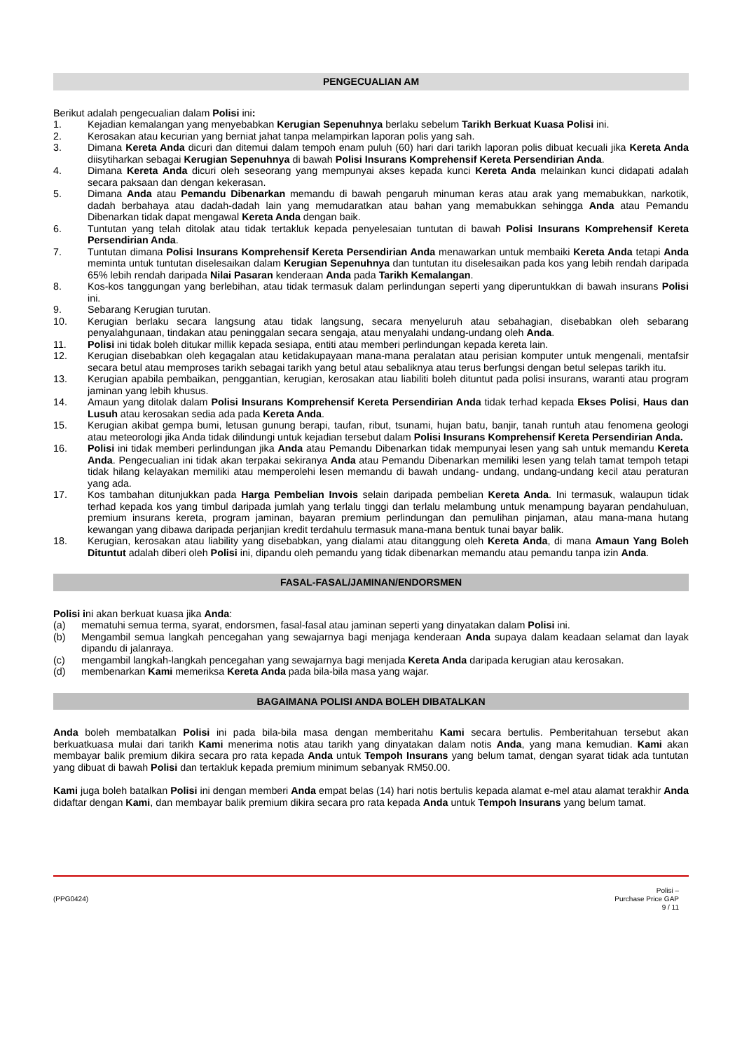PENGECUALIAN AM
Berikut adalah pengecualian dalam Polisi ini:
1. Kejadian kemalangan yang menyebabkan Kerugian Sepenuhnya berlaku sebelum Tarikh Berkuat Kuasa Polisi ini.
2. Kerosakan atau kecurian yang berniat jahat tanpa melampirkan laporan polis yang sah.
3. Dimana Kereta Anda dicuri dan ditemui dalam tempoh enam puluh (60) hari dari tarikh laporan polis dibuat kecuali jika Kereta Anda diisytiharkan sebagai Kerugian Sepenuhnya di bawah Polisi Insurans Komprehensif Kereta Persendirian Anda.
4. Dimana Kereta Anda dicuri oleh seseorang yang mempunyai akses kepada kunci Kereta Anda melainkan kunci didapati adalah secara paksaan dan dengan kekerasan.
5. Dimana Anda atau Pemandu Dibenarkan memandu di bawah pengaruh minuman keras atau arak yang memabukkan, narkotik, dadah berbahaya atau dadah-dadah lain yang memudaratkan atau bahan yang memabukkan sehingga Anda atau Pemandu Dibenarkan tidak dapat mengawal Kereta Anda dengan baik.
6. Tuntutan yang telah ditolak atau tidak tertakluk kepada penyelesaian tuntutan di bawah Polisi Insurans Komprehensif Kereta Persendirian Anda.
7. Tuntutan dimana Polisi Insurans Komprehensif Kereta Persendirian Anda menawarkan untuk membaiki Kereta Anda tetapi Anda meminta untuk tuntutan diselesaikan dalam Kerugian Sepenuhnya dan tuntutan itu diselesaikan pada kos yang lebih rendah daripada 65% lebih rendah daripada Nilai Pasaran kenderaan Anda pada Tarikh Kemalangan.
8. Kos-kos tanggungan yang berlebihan, atau tidak termasuk dalam perlindungan seperti yang diperuntukkan di bawah insurans Polisi ini.
9. Sebarang Kerugian turutan.
10. Kerugian berlaku secara langsung atau tidak langsung, secara menyeluruh atau sebahagian, disebabkan oleh sebarang penyalahgunaan, tindakan atau peninggalan secara sengaja, atau menyalahi undang-undang oleh Anda.
11. Polisi ini tidak boleh ditukar millik kepada sesiapa, entiti atau memberi perlindungan kepada kereta lain.
12. Kerugian disebabkan oleh kegagalan atau ketidakupayaan mana-mana peralatan atau perisian komputer untuk mengenali, mentafsir secara betul atau memproses tarikh sebagai tarikh yang betul atau sebaliknya atau terus berfungsi dengan betul selepas tarikh itu.
13. Kerugian apabila pembaikan, penggantian, kerugian, kerosakan atau liabiliti boleh dituntut pada polisi insurans, waranti atau program jaminan yang lebih khusus.
14. Amaun yang ditolak dalam Polisi Insurans Komprehensif Kereta Persendirian Anda tidak terhad kepada Ekses Polisi, Haus dan Lusuh atau kerosakan sedia ada pada Kereta Anda.
15. Kerugian akibat gempa bumi, letusan gunung berapi, taufan, ribut, tsunami, hujan batu, banjir, tanah runtuh atau fenomena geologi atau meteorologi jika Anda tidak dilindungi untuk kejadian tersebut dalam Polisi Insurans Komprehensif Kereta Persendirian Anda.
16. Polisi ini tidak memberi perlindungan jika Anda atau Pemandu Dibenarkan tidak mempunyai lesen yang sah untuk memandu Kereta Anda. Pengecualian ini tidak akan terpakai sekiranya Anda atau Pemandu Dibenarkan memiliki lesen yang telah tamat tempoh tetapi tidak hilang kelayakan memiliki atau memperolehi lesen memandu di bawah undang- undang, undang-undang kecil atau peraturan yang ada.
17. Kos tambahan ditunjukkan pada Harga Pembelian Invois selain daripada pembelian Kereta Anda. Ini termasuk, walaupun tidak terhad kepada kos yang timbul daripada jumlah yang terlalu tinggi dan terlalu melambung untuk menampung bayaran pendahuluan, premium insurans kereta, program jaminan, bayaran premium perlindungan dan pemulihan pinjaman, atau mana-mana hutang kewangan yang dibawa daripada perjanjian kredit terdahulu termasuk mana-mana bentuk tunai bayar balik.
18. Kerugian, kerosakan atau liability yang disebabkan, yang dialami atau ditanggung oleh Kereta Anda, di mana Amaun Yang Boleh Dituntut adalah diberi oleh Polisi ini, dipandu oleh pemandu yang tidak dibenarkan memandu atau pemandu tanpa izin Anda.
FASAL-FASAL/JAMINAN/ENDORSMEN
Polisi ini akan berkuat kuasa jika Anda:
(a) mematuhi semua terma, syarat, endorsmen, fasal-fasal atau jaminan seperti yang dinyatakan dalam Polisi ini.
(b) Mengambil semua langkah pencegahan yang sewajarnya bagi menjaga kenderaan Anda supaya dalam keadaan selamat dan layak dipandu di jalanraya.
(c) mengambil langkah-langkah pencegahan yang sewajarnya bagi menjada Kereta Anda daripada kerugian atau kerosakan.
(d) membenarkan Kami memeriksa Kereta Anda pada bila-bila masa yang wajar.
BAGAIMANA POLISI ANDA BOLEH DIBATALKAN
Anda boleh membatalkan Polisi ini pada bila-bila masa dengan memberitahu Kami secara bertulis. Pemberitahuan tersebut akan berkuatkuasa mulai dari tarikh Kami menerima notis atau tarikh yang dinyatakan dalam notis Anda, yang mana kemudian. Kami akan membayar balik premium dikira secara pro rata kepada Anda untuk Tempoh Insurans yang belum tamat, dengan syarat tidak ada tuntutan yang dibuat di bawah Polisi dan tertakluk kepada premium minimum sebanyak RM50.00.
Kami juga boleh batalkan Polisi ini dengan memberi Anda empat belas (14) hari notis bertulis kepada alamat e-mel atau alamat terakhir Anda didaftar dengan Kami, dan membayar balik premium dikira secara pro rata kepada Anda untuk Tempoh Insurans yang belum tamat.
(PPG0424) Polisi –
Purchase Price GAP
9 / 11